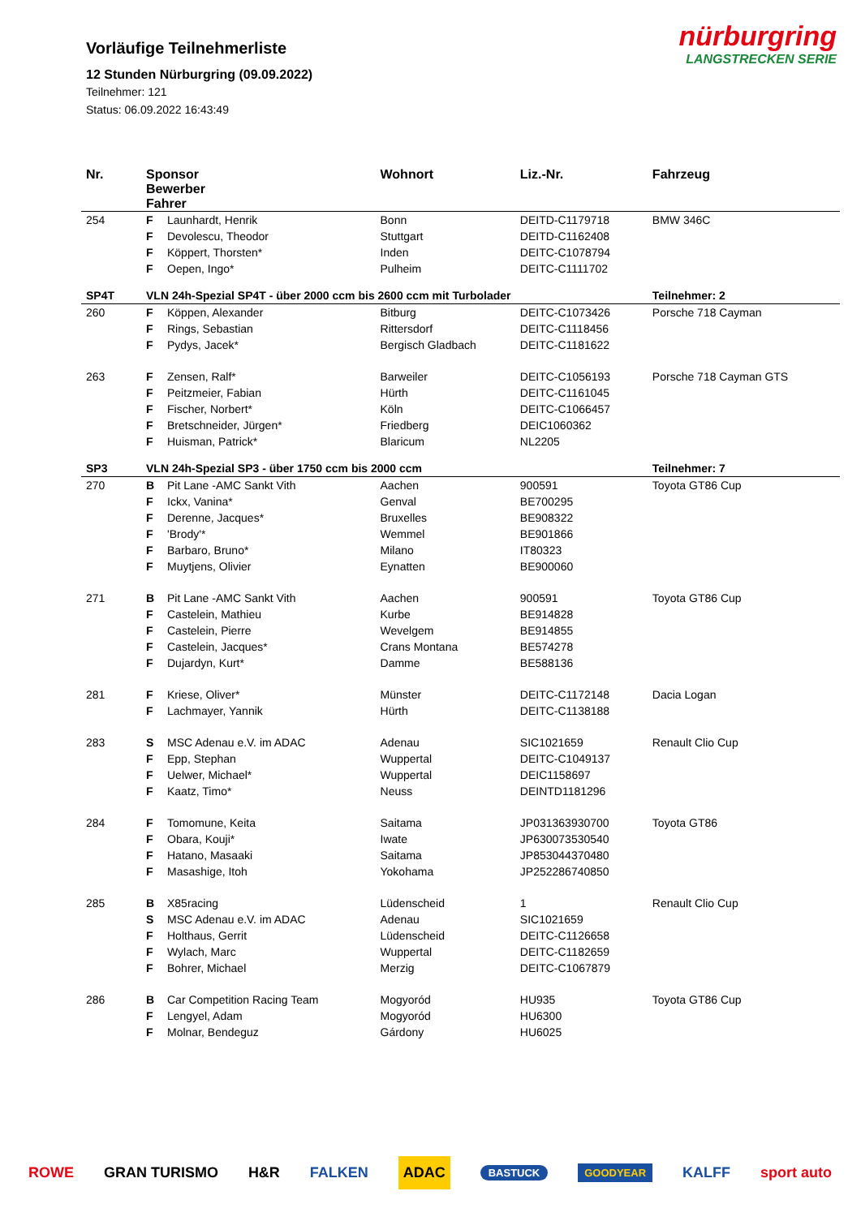Vorläufige Teilnehmerliste
12 Stunden Nürburgring (09.09.2022)
Teilnehmer: 121
Status: 06.09.2022 16:43:49
nürburgring
LANGSTRECKEN SERIE
| Nr. | Sponsor Bewerber Fahrer | | Wohnort | Liz.-Nr. | Fahrzeug |
| --- | --- | --- | --- | --- | --- |
| 254 | F | Launhardt, Henrik | Bonn | DEITD-C1179718 | BMW 346C |
| | F | Devolescu, Theodor | Stuttgart | DEITD-C1162408 | |
| | F | Köppert, Thorsten* | Inden | DEITC-C1078794 | |
| | F | Oepen, Ingo* | Pulheim | DEITC-C1111702 | |
| SP4T | VLN 24h-Spezial SP4T - über 2000 ccm bis 2600 ccm mit Turbolader | | | | Teilnehmer: 2 |
| 260 | F | Köppen, Alexander | Bitburg | DEITC-C1073426 | Porsche 718 Cayman |
| | F | Rings, Sebastian | Rittersdorf | DEITC-C1118456 | |
| | F | Pydys, Jacek* | Bergisch Gladbach | DEITC-C1181622 | |
| 263 | F | Zensen, Ralf* | Barweiler | DEITC-C1056193 | Porsche 718 Cayman GTS |
| | F | Peitzmeier, Fabian | Hürth | DEITC-C1161045 | |
| | F | Fischer, Norbert* | Köln | DEITC-C1066457 | |
| | F | Bretschneider, Jürgen* | Friedberg | DEIC1060362 | |
| | F | Huisman, Patrick* | Blaricum | NL2205 | |
| SP3 | VLN 24h-Spezial SP3 - über 1750 ccm bis 2000 ccm | | | | Teilnehmer: 7 |
| 270 | B | Pit Lane -AMC Sankt Vith | Aachen | 900591 | Toyota GT86 Cup |
| | F | Ickx, Vanina* | Genval | BE700295 | |
| | F | Derenne, Jacques* | Bruxelles | BE908322 | |
| | F | 'Brody'* | Wemmel | BE901866 | |
| | F | Barbaro, Bruno* | Milano | IT80323 | |
| | F | Muytjens, Olivier | Eynatten | BE900060 | |
| 271 | B | Pit Lane -AMC Sankt Vith | Aachen | 900591 | Toyota GT86 Cup |
| | F | Castelein, Mathieu | Kurbe | BE914828 | |
| | F | Castelein, Pierre | Wevelgem | BE914855 | |
| | F | Castelein, Jacques* | Crans Montana | BE574278 | |
| | F | Dujardyn, Kurt* | Damme | BE588136 | |
| 281 | F | Kriese, Oliver* | Münster | DEITC-C1172148 | Dacia Logan |
| | F | Lachmayer, Yannik | Hürth | DEITC-C1138188 | |
| 283 | S | MSC Adenau e.V. im ADAC | Adenau | SIC1021659 | Renault Clio Cup |
| | F | Epp, Stephan | Wuppertal | DEITC-C1049137 | |
| | F | Uelwer, Michael* | Wuppertal | DEIC1158697 | |
| | F | Kaatz, Timo* | Neuss | DEINTD1181296 | |
| 284 | F | Tomomune, Keita | Saitama | JP031363930700 | Toyota GT86 |
| | F | Obara, Kouji* | Iwate | JP630073530540 | |
| | F | Hatano, Masaaki | Saitama | JP853044370480 | |
| | F | Masashige, Itoh | Yokohama | JP252286740850 | |
| 285 | B | X85racing | Lüdenscheid | 1 | Renault Clio Cup |
| | S | MSC Adenau e.V. im ADAC | Adenau | SIC1021659 | |
| | F | Holthaus, Gerrit | Lüdenscheid | DEITC-C1126658 | |
| | F | Wylach, Marc | Wuppertal | DEITC-C1182659 | |
| | F | Bohrer, Michael | Merzig | DEITC-C1067879 | |
| 286 | B | Car Competition Racing Team | Mogyoród | HU935 | Toyota GT86 Cup |
| | F | Lengyel, Adam | Mogyoród | HU6300 | |
| | F | Molnar, Bendeguz | Gárdony | HU6025 | |
ROWE GRAN TURISMO H&R FALKEN ADAC BASTUCK GOODYEAR KALFF sport auto